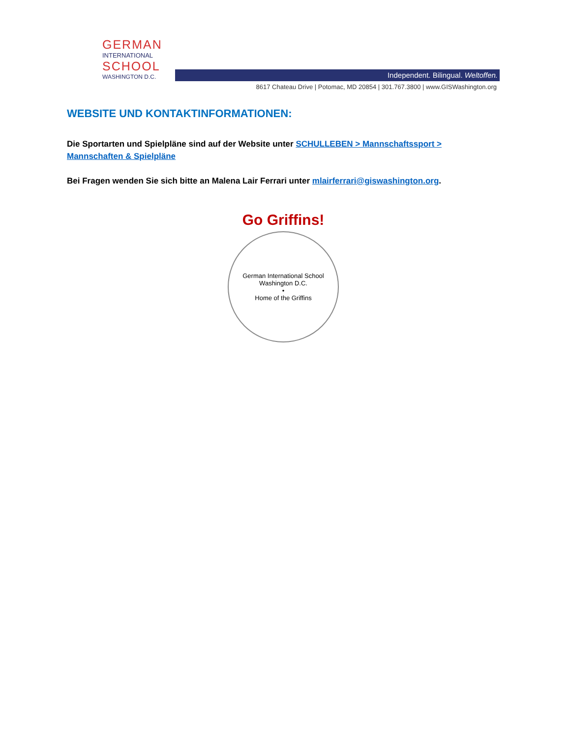GERMAN
INTERNATIONAL
SCHOOL
WASHINGTON D.C.
Independent. Bilingual. Weltoffen.
8617 Chateau Drive | Potomac, MD 20854 | 301.767.3800 | www.GISWashington.org
WEBSITE UND KONTAKTINFORMATIONEN:
Die Sportarten und Spielpläne sind auf der Website unter SCHULLEBEN > Mannschaftssport > Mannschaften & Spielpläne
Bei Fragen wenden Sie sich bitte an Malena Lair Ferrari unter mlairferrari@giswashington.org.
Go Griffins!
German International School Washington D.C.
•
Home of the Griffins